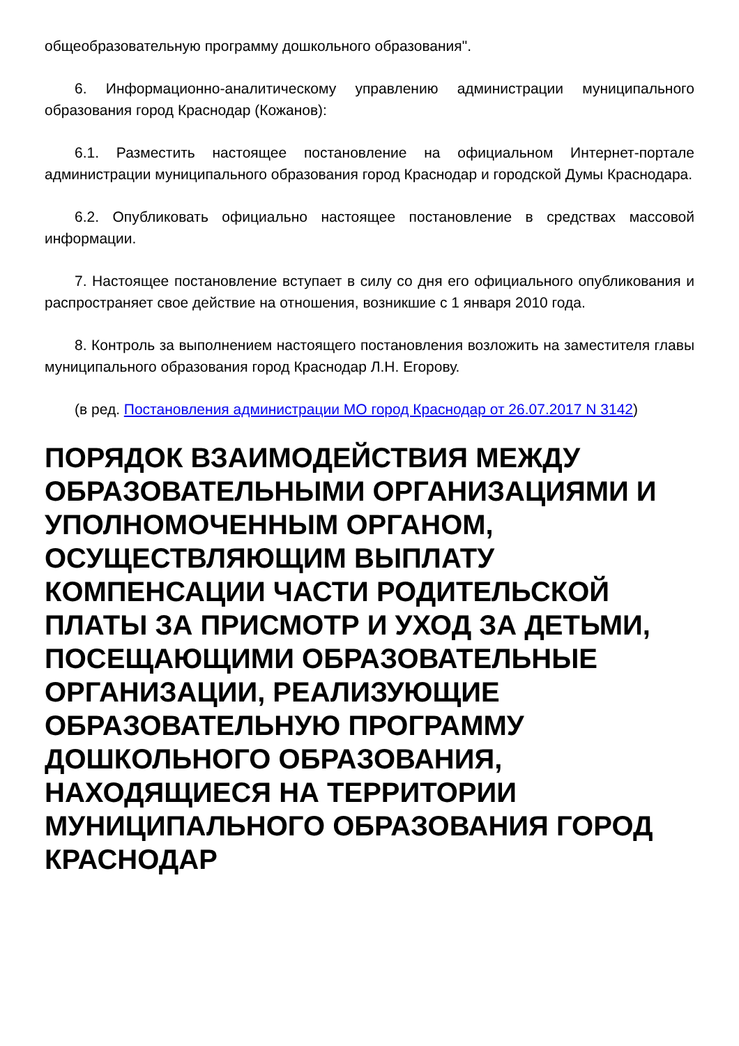общеобразовательную программу дошкольного образования".
6. Информационно-аналитическому управлению администрации муниципального образования город Краснодар (Кожанов):
6.1. Разместить настоящее постановление на официальном Интернет-портале администрации муниципального образования город Краснодар и городской Думы Краснодара.
6.2. Опубликовать официально настоящее постановление в средствах массовой информации.
7. Настоящее постановление вступает в силу со дня его официального опубликования и распространяет свое действие на отношения, возникшие с 1 января 2010 года.
8. Контроль за выполнением настоящего постановления возложить на заместителя главы муниципального образования город Краснодар Л.Н. Егорову.
(в ред. Постановления администрации МО город Краснодар от 26.07.2017 N 3142)
ПОРЯДОК ВЗАИМОДЕЙСТВИЯ МЕЖДУ ОБРАЗОВАТЕЛЬНЫМИ ОРГАНИЗАЦИЯМИ И УПОЛНОМОЧЕННЫМ ОРГАНОМ, ОСУЩЕСТВЛЯЮЩИМ ВЫПЛАТУ КОМПЕНСАЦИИ ЧАСТИ РОДИТЕЛЬСКОЙ ПЛАТЫ ЗА ПРИСМОТР И УХОД ЗА ДЕТЬМИ, ПОСЕЩАЮЩИМИ ОБРАЗОВАТЕЛЬНЫЕ ОРГАНИЗАЦИИ, РЕАЛИЗУЮЩИЕ ОБРАЗОВАТЕЛЬНУЮ ПРОГРАММУ ДОШКОЛЬНОГО ОБРАЗОВАНИЯ, НАХОДЯЩИЕСЯ НА ТЕРРИТОРИИ МУНИЦИПАЛЬНОГО ОБРАЗОВАНИЯ ГОРОД КРАСНОДАР